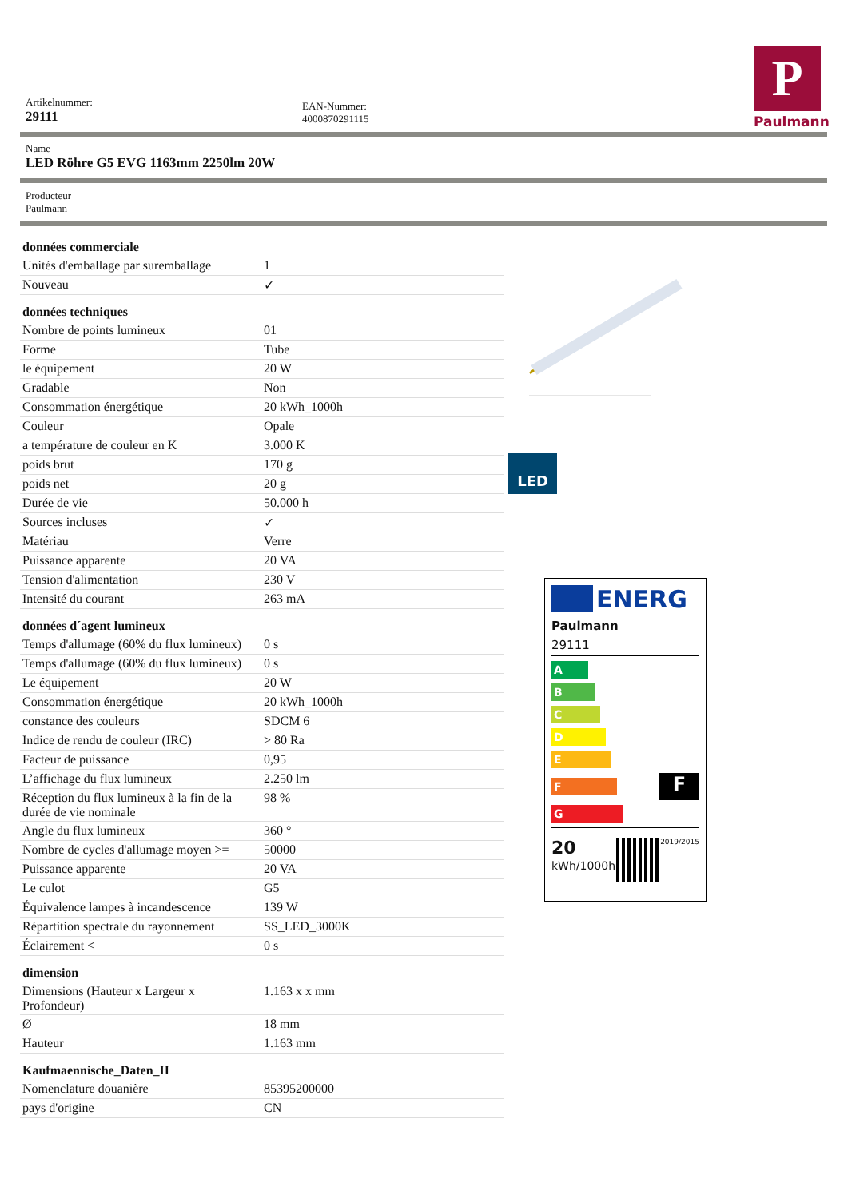P
Paulmann
Artikelnummer:
29111
EAN-Nummer:
4000870291115
Name
LED Röhre G5 EVG 1163mm 2250lm 20W
Producteur
Paulmann
| données commerciale | |
| Unités d'emballage par suremballage | 1 |
| Nouveau | ✓ |
| données techniques | |
| Nombre de points lumineux | 01 |
| Forme | Tube |
| le équipement | 20 W |
| Gradable | Non |
| Consommation énergétique | 20 kWh_1000h |
| Couleur | Opale |
| a température de couleur en K | 3.000 K |
| poids brut | 170 g |
| poids net | 20 g |
| Durée de vie | 50.000 h |
| Sources incluses | ✓ |
| Matériau | Verre |
| Puissance apparente | 20 VA |
| Tension d'alimentation | 230 V |
| Intensité du courant | 263 mA |
| données d´agent lumineux | |
| Temps d'allumage (60% du flux lumineux) | 0 s |
| Temps d'allumage (60% du flux lumineux) | 0 s |
| Le équipement | 20 W |
| Consommation énergétique | 20 kWh_1000h |
| constance des couleurs | SDCM 6 |
| Indice de rendu de couleur (IRC) | > 80 Ra |
| Facteur de puissance | 0,95 |
| L’affichage du flux lumineux | 2.250 lm |
| Réception du flux lumineux à la fin de la durée de vie nominale | 98 % |
| Angle du flux lumineux | 360 ° |
| Nombre de cycles d'allumage moyen >= | 50000 |
| Puissance apparente | 20 VA |
| Le culot | G5 |
| Équivalence lampes à incandescence | 139 W |
| Répartition spectrale du rayonnement | SS_LED_3000K |
| Éclairement < | 0 s |
| dimension | |
| Dimensions (Hauteur x Largeur x Profondeur) | 1.163 x x mm |
| Ø | 18 mm |
| Hauteur | 1.163 mm |
| Kaufmaennische_Daten_II | |
| Nomenclature douanière | 85395200000 |
| pays d'origine | CN |
LED
ENERG
Paulmann
29111
A
B
C
D
E
F
F
G
20
kWh/1000h
2019/2015